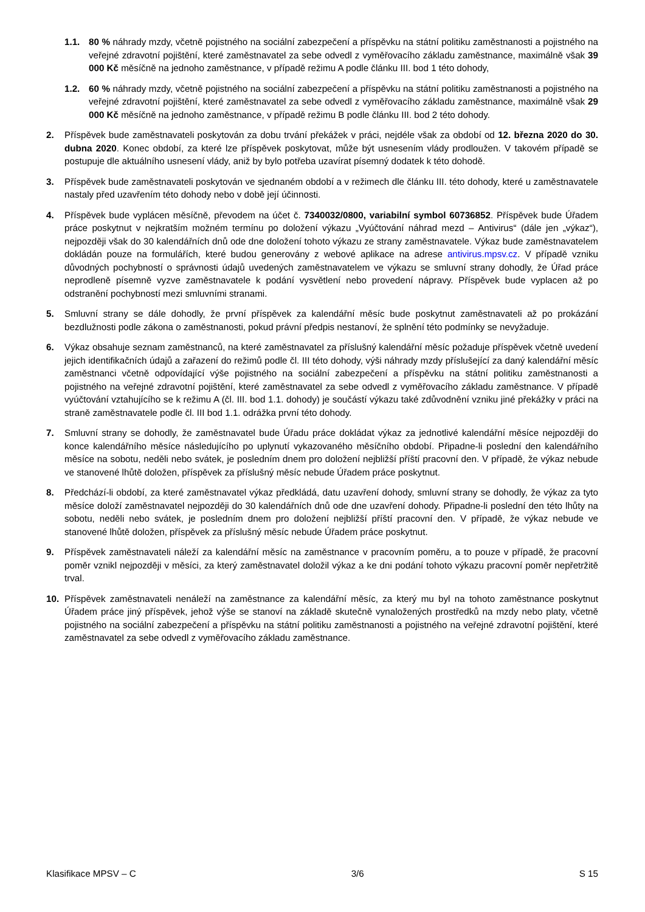1.1. 80 % náhrady mzdy, včetně pojistného na sociální zabezpečení a příspěvku na státní politiku zaměstnanosti a pojistného na veřejné zdravotní pojištění, které zaměstnavatel za sebe odvedl z vyměřovacího základu zaměstnance, maximálně však 39 000 Kč měsíčně na jednoho zaměstnance, v případě režimu A podle článku III. bod 1 této dohody,
1.2. 60 % náhrady mzdy, včetně pojistného na sociální zabezpečení a příspěvku na státní politiku zaměstnanosti a pojistného na veřejné zdravotní pojištění, které zaměstnavatel za sebe odvedl z vyměřovacího základu zaměstnance, maximálně však 29 000 Kč měsíčně na jednoho zaměstnance, v případě režimu B podle článku III. bod 2 této dohody.
2. Příspěvek bude zaměstnavateli poskytován za dobu trvání překážek v práci, nejdéle však za období od 12. března 2020 do 30. dubna 2020. Konec období, za které lze příspěvek poskytovat, může být usnesením vlády prodloužen. V takovém případě se postupuje dle aktuálního usnesení vlády, aniž by bylo potřeba uzavírat písemný dodatek k této dohodě.
3. Příspěvek bude zaměstnavateli poskytován ve sjednaném období a v režimech dle článku III. této dohody, které u zaměstnavatele nastaly před uzavřením této dohody nebo v době její účinnosti.
4. Příspěvek bude vyplácen měsíčně, převodem na účet č. 7340032/0800, variabilní symbol 60736852. Příspěvek bude Úřadem práce poskytnut v nejkratším možném termínu po doložení výkazu „Vyúčtování náhrad mezd – Antivirus“ (dále jen „výkaz“), nejpozději však do 30 kalendářních dnů ode dne doložení tohoto výkazu ze strany zaměstnavatele. Výkaz bude zaměstnavatelem dokládán pouze na formulářích, které budou generovány z webové aplikace na adrese antivirus.mpsv.cz. V případě vzniku důvodných pochybností o správnosti údajů uvedených zaměstnavatelem ve výkazu se smluvní strany dohodly, že Úřad práce neprodleně písemně vyzve zaměstnavatele k podání vysvětlení nebo provedení nápravy. Příspěvek bude vyplacen až po odstranění pochybností mezi smluvními stranami.
5. Smluvní strany se dále dohodly, že první příspěvek za kalendářní měsíc bude poskytnut zaměstnavateli až po prokázání bezdlužnosti podle zákona o zaměstnanosti, pokud právní předpis nestanoví, že splnění této podmínky se nevyžaduje.
6. Výkaz obsahuje seznam zaměstnanců, na které zaměstnavatel za příslušný kalendářní měsíc požaduje příspěvek včetně uvedení jejich identifikačních údajů a zařazení do režimů podle čl. III této dohody, výši náhrady mzdy příslušející za daný kalendářní měsíc zaměstnanci včetně odpovídající výše pojistného na sociální zabezpečení a příspěvku na státní politiku zaměstnanosti a pojistného na veřejné zdravotní pojištění, které zaměstnavatel za sebe odvedl z vyměřovacího základu zaměstnance. V případě vyúčtování vztahujícího se k režimu A (čl. III. bod 1.1. dohody) je součástí výkazu také zdůvodnění vzniku jiné překážky v práci na straně zaměstnavatele podle čl. III bod 1.1. odrážka první této dohody.
7. Smluvní strany se dohodly, že zaměstnavatel bude Úřadu práce dokládat výkaz za jednotlivé kalendářní měsíce nejpozději do konce kalendářního měsíce následujícího po uplynutí vykazovaného měsíčního období. Připadne-li poslední den kalendářního měsíce na sobotu, neděli nebo svátek, je posledním dnem pro doložení nejbližší příští pracovní den. V případě, že výkaz nebude ve stanovené lhůtě doložen, příspěvek za příslušný měsíc nebude Úřadem práce poskytnut.
8. Předchází-li období, za které zaměstnavatel výkaz předkládá, datu uzavření dohody, smluvní strany se dohodly, že výkaz za tyto měsíce doloží zaměstnavatel nejpozději do 30 kalendářních dnů ode dne uzavření dohody. Připadne-li poslední den této lhůty na sobotu, neděli nebo svátek, je posledním dnem pro doložení nejbližší příští pracovní den. V případě, že výkaz nebude ve stanovené lhůtě doložen, příspěvek za příslušný měsíc nebude Úřadem práce poskytnut.
9. Příspěvek zaměstnavateli náleží za kalendářní měsíc na zaměstnance v pracovním poměru, a to pouze v případě, že pracovní poměr vznikl nejpozději v měsíci, za který zaměstnavatel doložil výkaz a ke dni podání tohoto výkazu pracovní poměr nepřetržitě trval.
10. Příspěvek zaměstnavateli nenáleží na zaměstnance za kalendářní měsíc, za který mu byl na tohoto zaměstnance poskytnut Úřadem práce jiný příspěvek, jehož výše se stanoví na základě skutečně vynaložených prostředků na mzdy nebo platy, včetně pojistného na sociální zabezpečení a příspěvku na státní politiku zaměstnanosti a pojistného na veřejné zdravotní pojištění, které zaměstnavatel za sebe odvedl z vyměřovacího základu zaměstnance.
Klasifikace MPSV – C 3/6 S 15